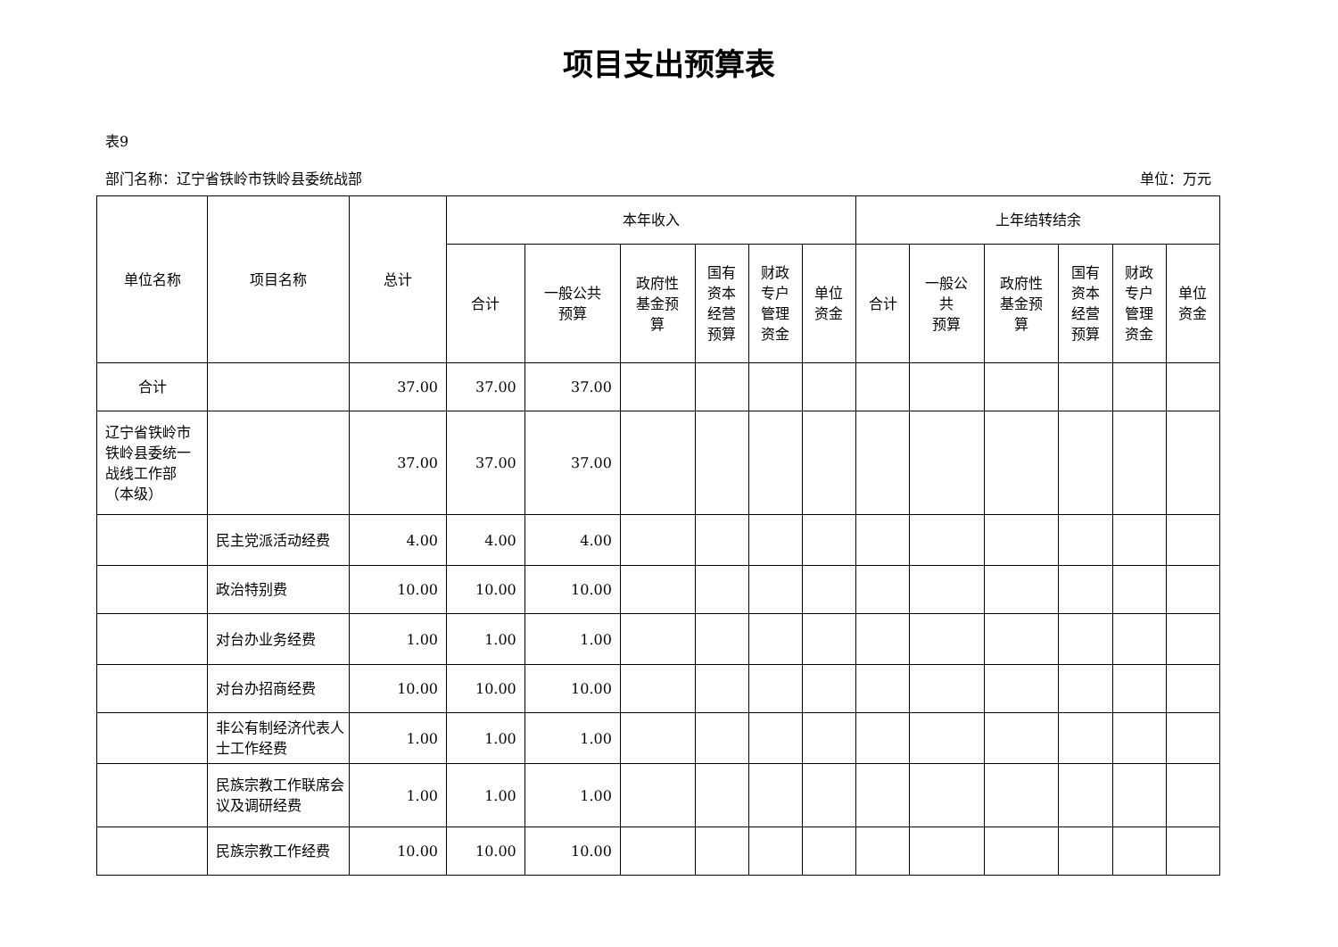项目支出预算表
表9
部门名称：辽宁省铁岭市铁岭县委统战部 单位：万元
| 单位名称 | 项目名称 | 总计 | 本年收入 | | | | | | 上年结转结余 | | | | | |
| --- | --- | --- | --- | --- | --- | --- | --- | --- | --- | --- | --- | --- | --- | --- |
| | | | 合计 | 一般公共 预算 | 政府性 基金预 算 | 国有 资本 经营 预算 | 财政 专户 管理 资金 | 单位 资金 | 合计 | 一般公 共 预算 | 政府性 基金预 算 | 国有 资本 经营 预算 | 财政 专户 管理 资金 | 单位 资金 |
| 合计 | | 37.00 | 37.00 | 37.00 | | | | | | | | | | |
| 辽宁省铁岭市铁岭县委统一战线工作部（本级） | | 37.00 | 37.00 | 37.00 | | | | | | | | | | |
| | 民主党派活动经费 | 4.00 | 4.00 | 4.00 | | | | | | | | | | |
| | 政治特别费 | 10.00 | 10.00 | 10.00 | | | | | | | | | | |
| | 对台办业务经费 | 1.00 | 1.00 | 1.00 | | | | | | | | | | |
| | 对台办招商经费 | 10.00 | 10.00 | 10.00 | | | | | | | | | | |
| | 非公有制经济代表人士工作经费 | 1.00 | 1.00 | 1.00 | | | | | | | | | | |
| | 民族宗教工作联席会议及调研经费 | 1.00 | 1.00 | 1.00 | | | | | | | | | | |
| | 民族宗教工作经费 | 10.00 | 10.00 | 10.00 | | | | | | | | | | |